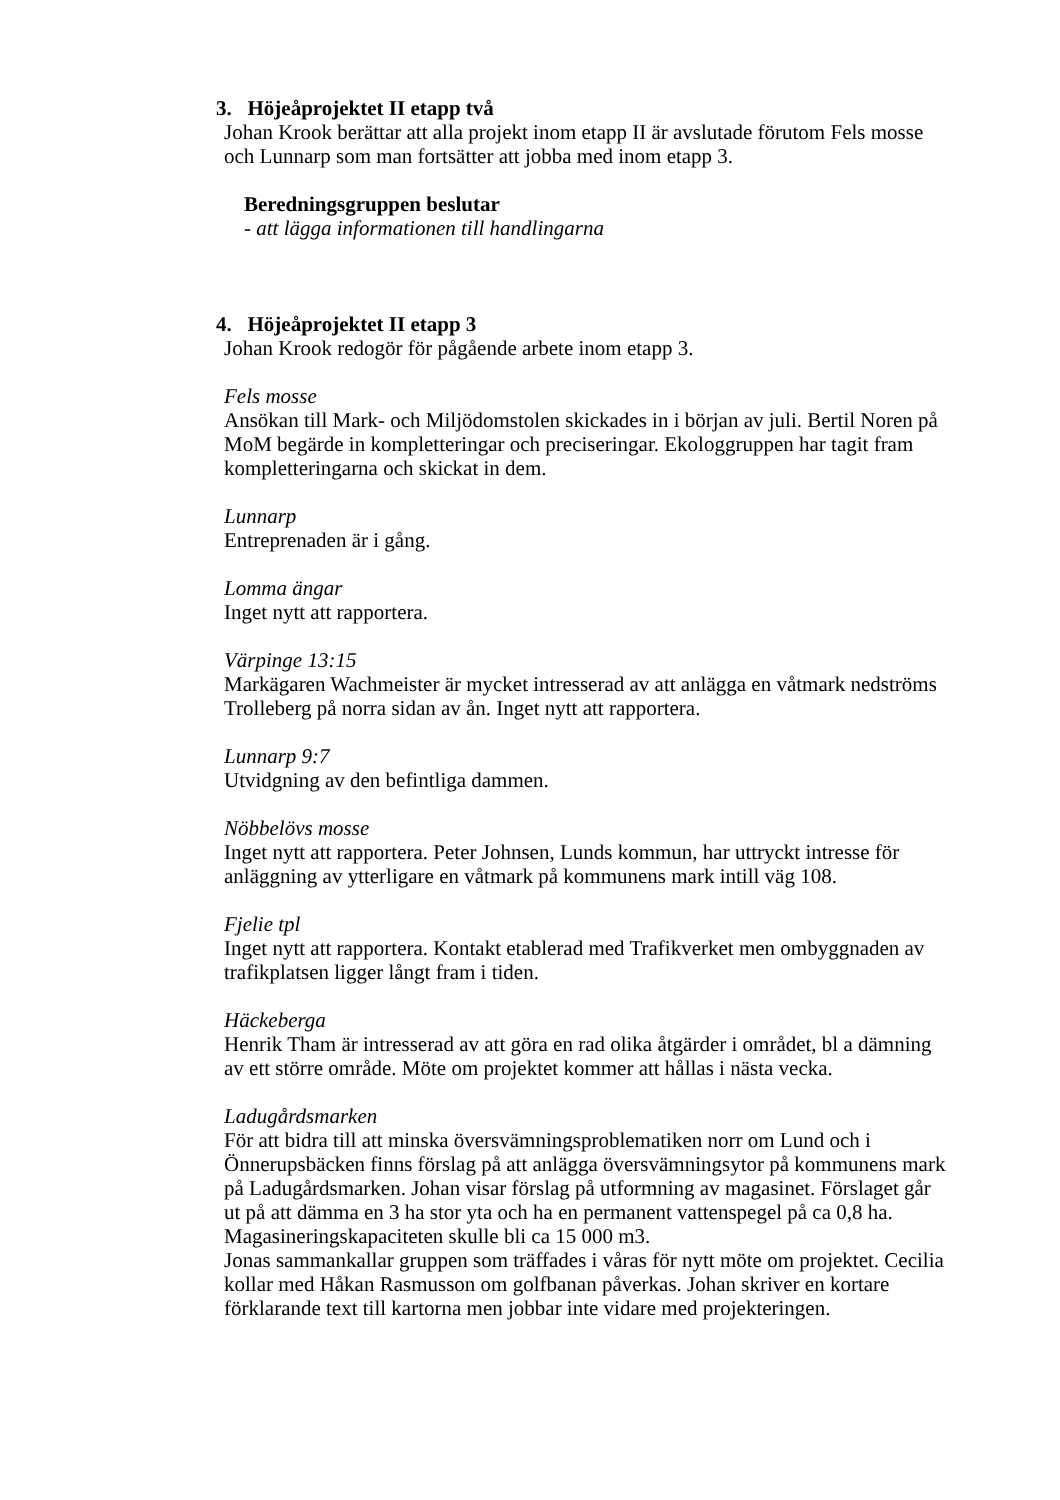3. Höjeåprojektet II etapp två
Johan Krook berättar att alla projekt inom etapp II är avslutade förutom Fels mosse och Lunnarp som man fortsätter att jobba med inom etapp 3.
Beredningsgruppen beslutar
- att lägga informationen till handlingarna
4. Höjeåprojektet II etapp 3
Johan Krook redogör för pågående arbete inom etapp 3.
Fels mosse
Ansökan till Mark- och Miljödomstolen skickades in i början av juli. Bertil Noren på MoM begärde in kompletteringar och preciseringar. Ekologgruppen har tagit fram kompletteringarna och skickat in dem.
Lunnarp
Entreprenaden är i gång.
Lomma ängar
Inget nytt att rapportera.
Värpinge 13:15
Markägaren Wachmeister är mycket intresserad av att anlägga en våtmark nedströms Trolleberg på norra sidan av ån. Inget nytt att rapportera.
Lunnarp 9:7
Utvidgning av den befintliga dammen.
Nöbbelövs mosse
Inget nytt att rapportera. Peter Johnsen, Lunds kommun, har uttryckt intresse för anläggning av ytterligare en våtmark på kommunens mark intill väg 108.
Fjelie tpl
Inget nytt att rapportera. Kontakt etablerad med Trafikverket men ombyggnaden av trafikplatsen ligger långt fram i tiden.
Häckeberga
Henrik Tham är intresserad av att göra en rad olika åtgärder i området, bl a dämning av ett större område. Möte om projektet kommer att hållas i nästa vecka.
Ladugårdsmarken
För att bidra till att minska översvämningsproblematiken norr om Lund och i Önnerupsbäcken finns förslag på att anlägga översvämningsytor på kommunens mark på Ladugårdsmarken. Johan visar förslag på utformning av magasinet. Förslaget går ut på att dämma en 3 ha stor yta och ha en permanent vattenspegel på ca 0,8 ha. Magasineringskapaciteten skulle bli ca 15 000 m3.
Jonas sammankallar gruppen som träffades i våras för nytt möte om projektet. Cecilia kollar med Håkan Rasmusson om golfbanan påverkas. Johan skriver en kortare förklarande text till kartorna men jobbar inte vidare med projekteringen.